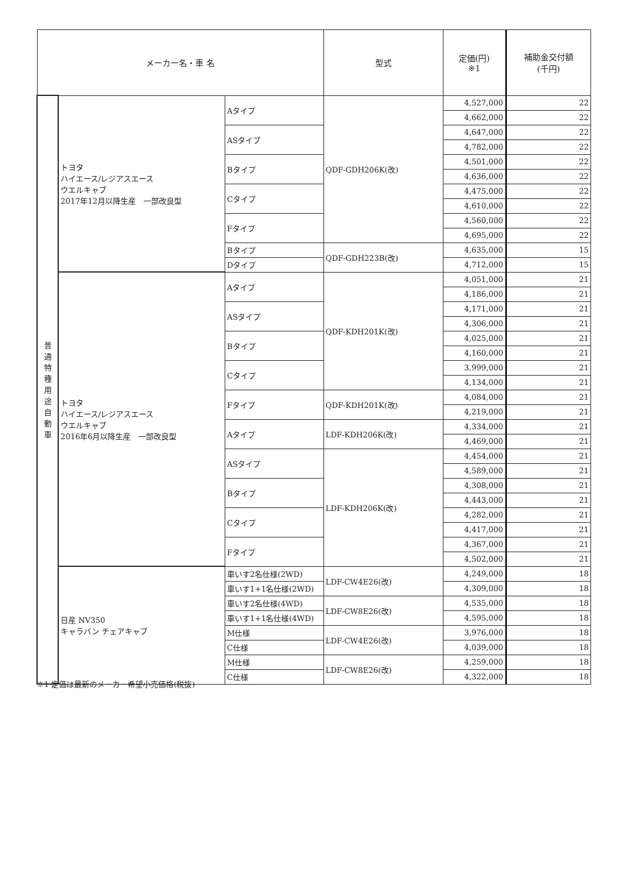| メーカー名・車 名 | | | 型式 | 定価(円) ※1 | 補助金交付額 (千円) |
| --- | --- | --- | --- | --- | --- |
| 普 通 特 種 用 途 自 動 車 | トヨタ ハイエース/レジアスエース ウエルキャブ 2017年12月以降生産 一部改良型 | Aタイプ | QDF-GDH206K(改) | 4,527,000 | 22 |
| | | | | 4,662,000 | 22 |
| | | ASタイプ | | 4,647,000 | 22 |
| | | | | 4,782,000 | 22 |
| | | Bタイプ | | 4,501,000 | 22 |
| | | | | 4,636,000 | 22 |
| | | Cタイプ | | 4,475,000 | 22 |
| | | | | 4,610,000 | 22 |
| | | Fタイプ | | 4,560,000 | 22 |
| | | | | 4,695,000 | 22 |
| | | Bタイプ | QDF-GDH223B(改) | 4,635,000 | 15 |
| | | Dタイプ | | 4,712,000 | 15 |
| | トヨタ ハイエース/レジアスエース ウエルキャブ 2016年6月以降生産 一部改良型 | Aタイプ | QDF-KDH201K(改) | 4,051,000 | 21 |
| | | | | 4,186,000 | 21 |
| | | ASタイプ | | 4,171,000 | 21 |
| | | | | 4,306,000 | 21 |
| | | Bタイプ | | 4,025,000 | 21 |
| | | | | 4,160,000 | 21 |
| | | Cタイプ | | 3,999,000 | 21 |
| | | | | 4,134,000 | 21 |
| | | Fタイプ | QDF-KDH201K(改) | 4,084,000 | 21 |
| | | | | 4,219,000 | 21 |
| | | Aタイプ | LDF-KDH206K(改) | 4,334,000 | 21 |
| | | | | 4,469,000 | 21 |
| | | ASタイプ | LDF-KDH206K(改) | 4,454,000 | 21 |
| | | | | 4,589,000 | 21 |
| | | Bタイプ | | 4,308,000 | 21 |
| | | | | 4,443,000 | 21 |
| | | Cタイプ | | 4,282,000 | 21 |
| | | | | 4,417,000 | 21 |
| | | Fタイプ | | 4,367,000 | 21 |
| | | | | 4,502,000 | 21 |
| | 日産 NV350 キャラバン チェアキャブ | 車いす2名仕様(2WD) | LDF-CW4E26(改) | 4,249,000 | 18 |
| | | 車いす1+1名仕様(2WD) | | 4,309,000 | 18 |
| | | 車いす2名仕様(4WD) | LDF-CW8E26(改) | 4,535,000 | 18 |
| | | 車いす1+1名仕様(4WD) | | 4,595,000 | 18 |
| | | M仕様 | LDF-CW4E26(改) | 3,976,000 | 18 |
| | | C仕様 | | 4,039,000 | 18 |
| | | M仕様 | LDF-CW8E26(改) | 4,259,000 | 18 |
| | | C仕様 | | 4,322,000 | 18 |
※1 定価は最新のメーカー希望小売価格(税抜)